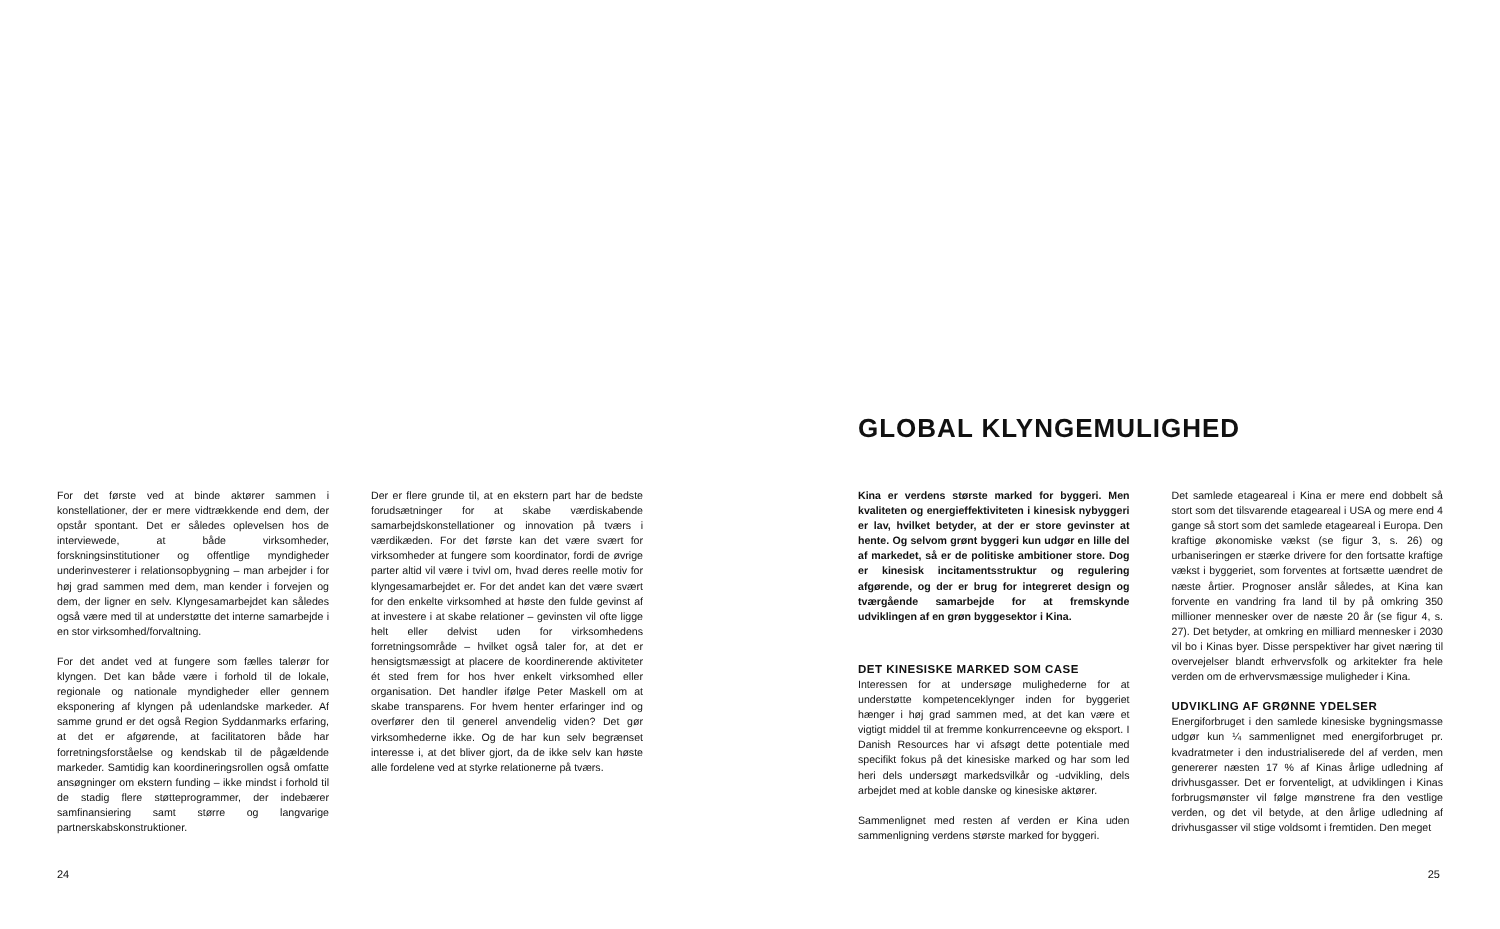For det første ved at binde aktører sammen i konstellationer, der er mere vidtrækkende end dem, der opstår spontant. Det er således oplevelsen hos de interviewede, at både virksomheder, forskningsinstitutioner og offentlige myndigheder underinvesterer i relationsopbygning – man arbejder i for høj grad sammen med dem, man kender i forvejen og dem, der ligner en selv. Klyngesamarbejdet kan således også være med til at understøtte det interne samarbejde i en stor virksomhed/forvaltning.
For det andet ved at fungere som fælles talerør for klyngen. Det kan både være i forhold til de lokale, regionale og nationale myndigheder eller gennem eksponering af klyngen på udenlandske markeder. Af samme grund er det også Region Syddanmarks erfaring, at det er afgørende, at facilitatoren både har forretningsforståelse og kendskab til de pågældende markeder. Samtidig kan koordineringsrollen også omfatte ansøgninger om ekstern funding – ikke mindst i forhold til de stadig flere støtteprogrammer, der indebærer samfinansiering samt større og langvarige partnerskabskonstruktioner.
Der er flere grunde til, at en ekstern part har de bedste forudsætninger for at skabe værdiskabende samarbejdskonstellationer og innovation på tværs i værdikæden. For det første kan det være svært for virksomheder at fungere som koordinator, fordi de øvrige parter altid vil være i tvivl om, hvad deres reelle motiv for klyngesamarbejdet er. For det andet kan det være svært for den enkelte virksomhed at høste den fulde gevinst af at investere i at skabe relationer – gevinsten vil ofte ligge helt eller delvist uden for virksomhedens forretningsområde – hvilket også taler for, at det er hensigtsmæssigt at placere de koordinerende aktiviteter ét sted frem for hos hver enkelt virksomhed eller organisation. Det handler ifølge Peter Maskell om at skabe transparens. For hvem henter erfaringer ind og overfører den til generel anvendelig viden? Det gør virksomhederne ikke. Og de har kun selv begrænset interesse i, at det bliver gjort, da de ikke selv kan høste alle fordelene ved at styrke relationerne på tværs.
24
GLOBAL KLYNGEMULIGHED
Kina er verdens største marked for byggeri. Men kvaliteten og energieffektiviteten i kinesisk nybyggeri er lav, hvilket betyder, at der er store gevinster at hente. Og selvom grønt byggeri kun udgør en lille del af markedet, så er de politiske ambitioner store. Dog er kinesisk incitamentsstruktur og regulering afgørende, og der er brug for integreret design og tværgående samarbejde for at fremskynde udviklingen af en grøn byggesektor i Kina.
DET KINESISKE MARKED SOM CASE
Interessen for at undersøge mulighederne for at understøtte kompetenceklynger inden for byggeriet hænger i høj grad sammen med, at det kan være et vigtigt middel til at fremme konkurrenceevne og eksport. I Danish Resources har vi afsøgt dette potentiale med specifikt fokus på det kinesiske marked og har som led heri dels undersøgt markedsvilkår og -udvikling, dels arbejdet med at koble danske og kinesiske aktører.
Sammenlignet med resten af verden er Kina uden sammenligning verdens største marked for byggeri.
Det samlede etageareal i Kina er mere end dobbelt så stort som det tilsvarende etageareal i USA og mere end 4 gange så stort som det samlede etageareal i Europa. Den kraftige økonomiske vækst (se figur 3, s. 26) og urbaniseringen er stærke drivere for den fortsatte kraftige vækst i byggeriet, som forventes at fortsætte uændret de næste årtier. Prognoser anslår således, at Kina kan forvente en vandring fra land til by på omkring 350 millioner mennesker over de næste 20 år (se figur 4, s. 27). Det betyder, at omkring en milliard mennesker i 2030 vil bo i Kinas byer. Disse perspektiver har givet næring til overvejelser blandt erhvervsfolk og arkitekter fra hele verden om de erhvervsmæssige muligheder i Kina.
UDVIKLING AF GRØNNE YDELSER
Energiforbruget i den samlede kinesiske bygningsmasse udgør kun ¼ sammenlignet med energiforbruget pr. kvadratmeter i den industrialiserede del af verden, men genererer næsten 17 % af Kinas årlige udledning af drivhusgasser. Det er forventeligt, at udviklingen i Kinas forbrugsmønster vil følge mønstrene fra den vestlige verden, og det vil betyde, at den årlige udledning af drivhusgasser vil stige voldsomt i fremtiden. Den meget
25